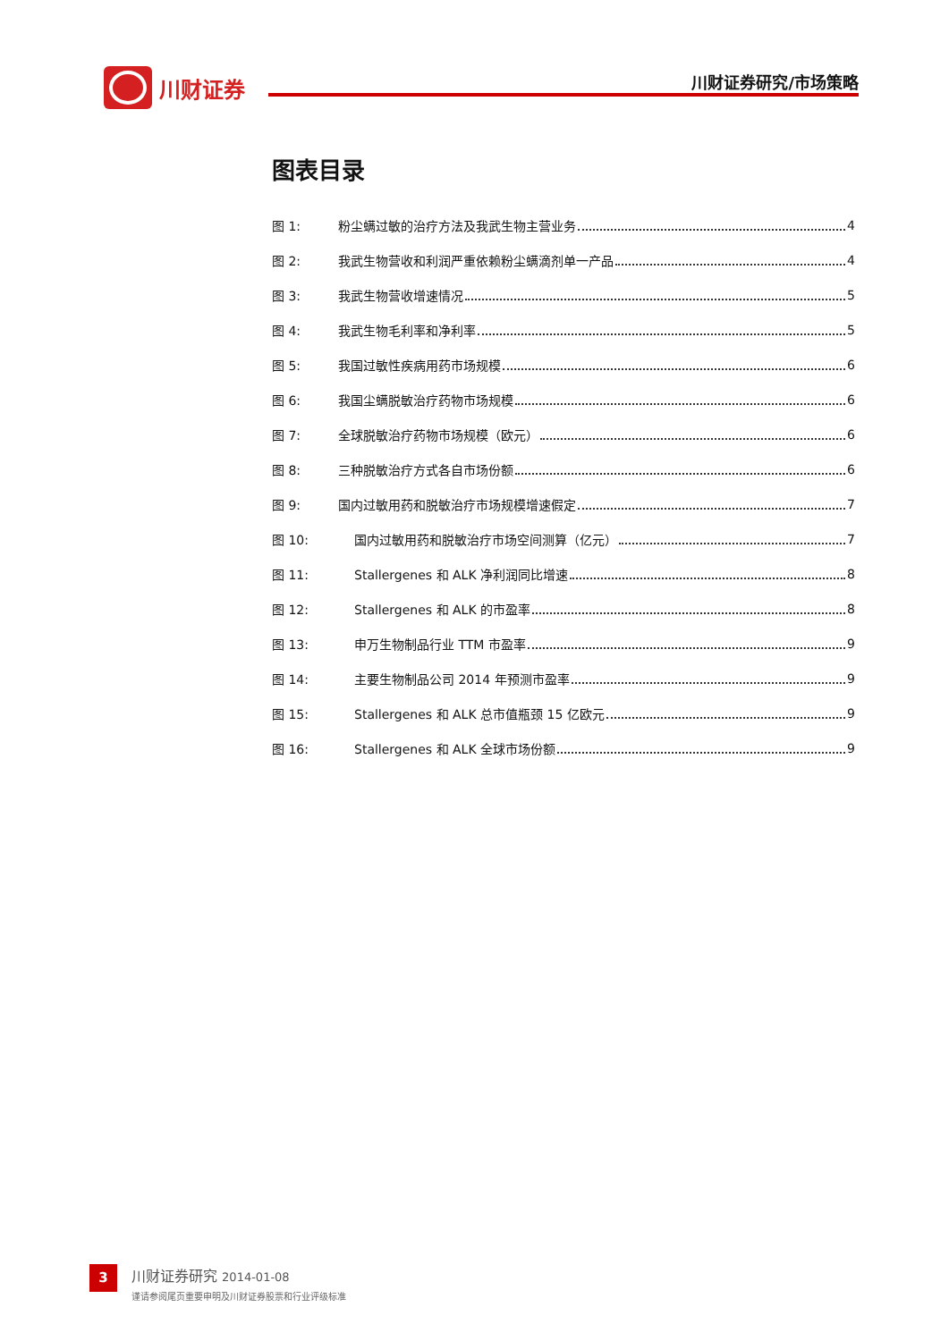川财证券
川财证券研究/市场策略
图表目录
图 1: 粉尘螨过敏的治疗方法及我武生物主营业务 4
图 2: 我武生物营收和利润严重依赖粉尘螨滴剂单一产品 4
图 3: 我武生物营收增速情况 5
图 4: 我武生物毛利率和净利率 5
图 5: 我国过敏性疾病用药市场规模 6
图 6: 我国尘螨脱敏治疗药物市场规模 6
图 7: 全球脱敏治疗药物市场规模（欧元） 6
图 8: 三种脱敏治疗方式各自市场份额 6
图 9: 国内过敏用药和脱敏治疗市场规模增速假定 7
图 10: 国内过敏用药和脱敏治疗市场空间测算（亿元） 7
图 11: Stallergenes 和 ALK 净利润同比增速 8
图 12: Stallergenes 和 ALK 的市盈率 8
图 13: 申万生物制品行业 TTM 市盈率 9
图 14: 主要生物制品公司 2014 年预测市盈率 9
图 15: Stallergenes 和 ALK 总市值瓶颈 15 亿欧元 9
图 16: Stallergenes 和 ALK 全球市场份额 9
3
川财证券研究 2014-01-08
谨请参阅尾页重要申明及川财证券股票和行业评级标准